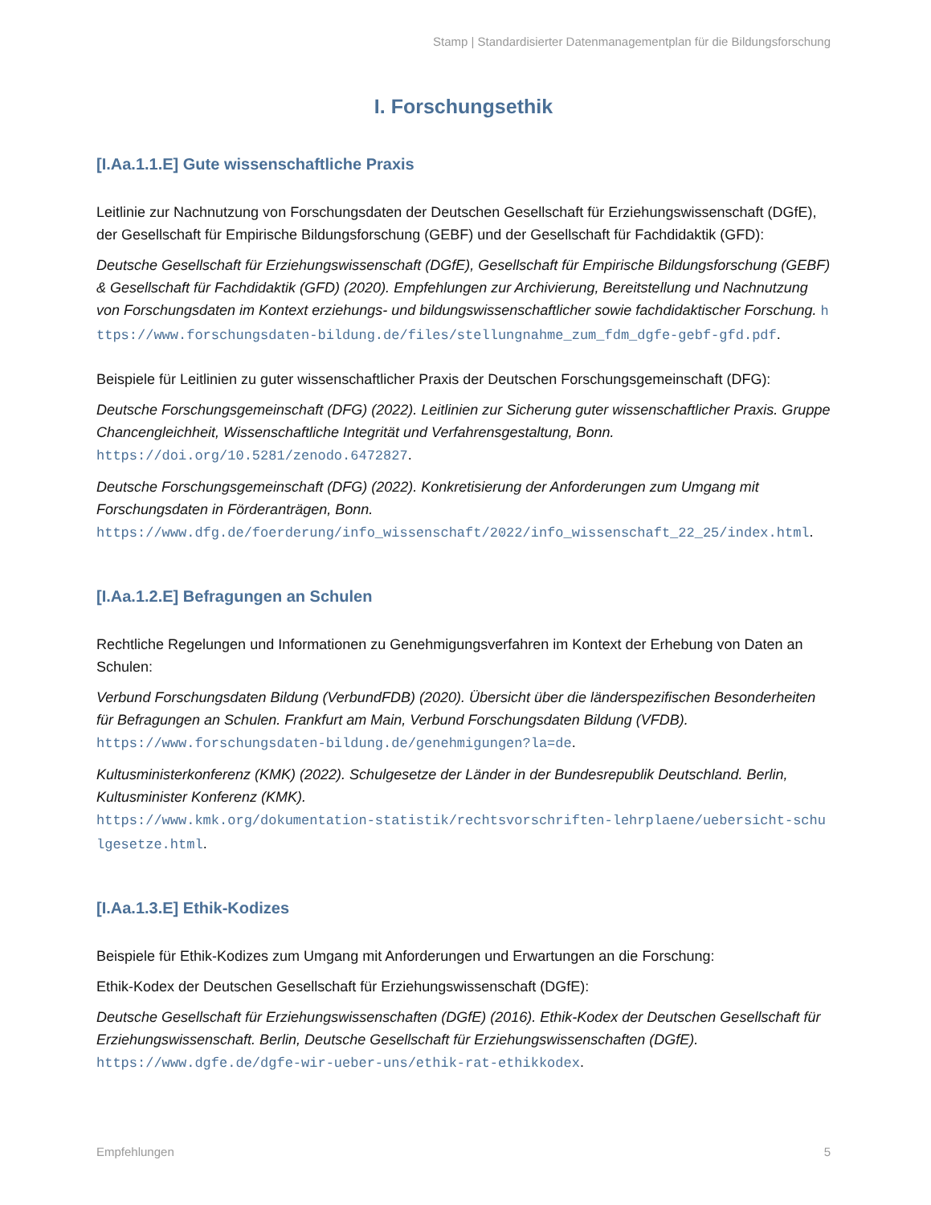Stamp | Standardisierter Datenmanagementplan für die Bildungsforschung
I. Forschungsethik
[I.Aa.1.1.E] Gute wissenschaftliche Praxis
Leitlinie zur Nachnutzung von Forschungsdaten der Deutschen Gesellschaft für Erziehungswissenschaft (DGfE), der Gesellschaft für Empirische Bildungsforschung (GEBF) und der Gesellschaft für Fachdidaktik (GFD):
Deutsche Gesellschaft für Erziehungswissenschaft (DGfE), Gesellschaft für Empirische Bildungsforschung (GEBF) & Gesellschaft für Fachdidaktik (GFD) (2020). Empfehlungen zur Archivierung, Bereitstellung und Nachnutzung von Forschungsdaten im Kontext erziehungs- und bildungswissenschaftlicher sowie fachdidaktischer Forschung. https://www.forschungsdaten-bildung.de/files/stellungnahme_zum_fdm_dgfe-gebf-gfd.pdf.
Beispiele für Leitlinien zu guter wissenschaftlicher Praxis der Deutschen Forschungsgemeinschaft (DFG):
Deutsche Forschungsgemeinschaft (DFG) (2022). Leitlinien zur Sicherung guter wissenschaftlicher Praxis. Gruppe Chancengleichheit, Wissenschaftliche Integrität und Verfahrensgestaltung, Bonn.
https://doi.org/10.5281/zenodo.6472827.
Deutsche Forschungsgemeinschaft (DFG) (2022). Konkretisierung der Anforderungen zum Umgang mit Forschungsdaten in Förderanträgen, Bonn.
https://www.dfg.de/foerderung/info_wissenschaft/2022/info_wissenschaft_22_25/index.html.
[I.Aa.1.2.E] Befragungen an Schulen
Rechtliche Regelungen und Informationen zu Genehmigungsverfahren im Kontext der Erhebung von Daten an Schulen:
Verbund Forschungsdaten Bildung (VerbundFDB) (2020). Übersicht über die länderspezifischen Besonderheiten für Befragungen an Schulen. Frankfurt am Main, Verbund Forschungsdaten Bildung (VFDB).
https://www.forschungsdaten-bildung.de/genehmigungen?la=de.
Kultusministerkonferenz (KMK) (2022). Schulgesetze der Länder in der Bundesrepublik Deutschland. Berlin, Kultusminister Konferenz (KMK).
https://www.kmk.org/dokumentation-statistik/rechtsvorschriften-lehrplaene/uebersicht-schulgesetze.html.
[I.Aa.1.3.E] Ethik-Kodizes
Beispiele für Ethik-Kodizes zum Umgang mit Anforderungen und Erwartungen an die Forschung:
Ethik-Kodex der Deutschen Gesellschaft für Erziehungswissenschaft (DGfE):
Deutsche Gesellschaft für Erziehungswissenschaften (DGfE) (2016). Ethik-Kodex der Deutschen Gesellschaft für Erziehungswissenschaft. Berlin, Deutsche Gesellschaft für Erziehungswissenschaften (DGfE).
https://www.dgfe.de/dgfe-wir-ueber-uns/ethik-rat-ethikkodex.
Empfehlungen 5